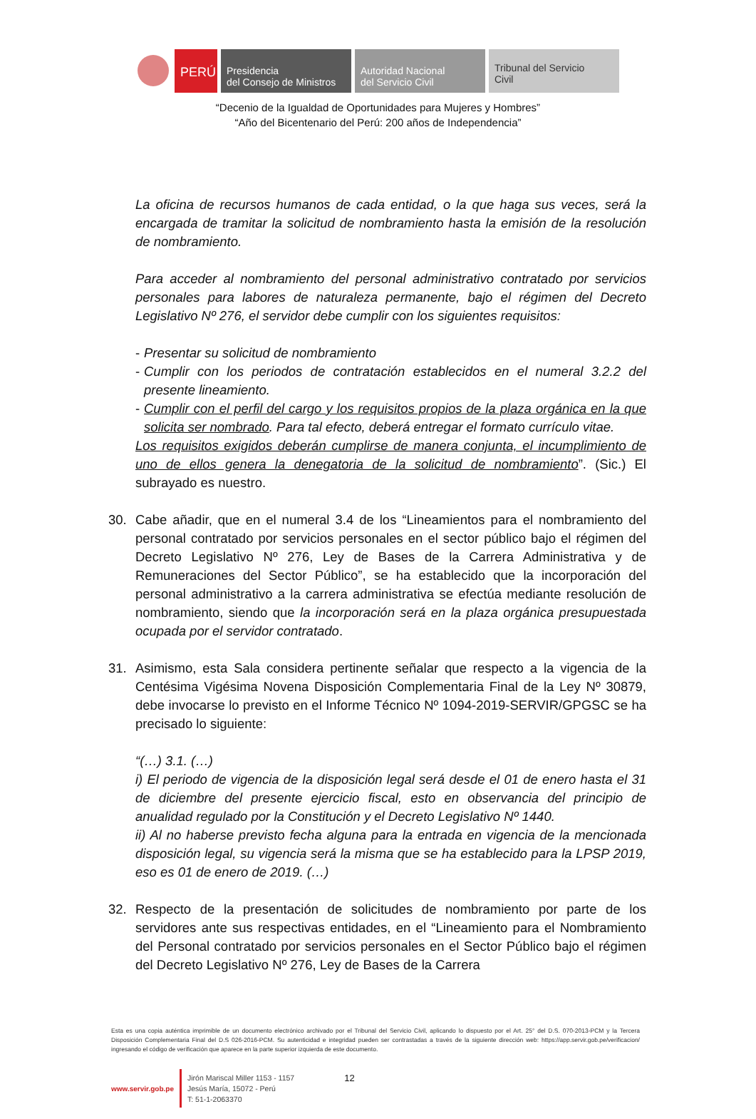PERÚ
Presidencia
del Consejo de Ministros
Autoridad Nacional
del Servicio Civil
Tribunal del Servicio
Civil
“Decenio de la Igualdad de Oportunidades para Mujeres y Hombres”
“Año del Bicentenario del Perú: 200 años de Independencia”
La oficina de recursos humanos de cada entidad, o la que haga sus veces, será la encargada de tramitar la solicitud de nombramiento hasta la emisión de la resolución de nombramiento.
Para acceder al nombramiento del personal administrativo contratado por servicios personales para labores de naturaleza permanente, bajo el régimen del Decreto Legislativo Nº 276, el servidor debe cumplir con los siguientes requisitos:
- Presentar su solicitud de nombramiento
- Cumplir con los periodos de contratación establecidos en el numeral 3.2.2 del presente lineamiento.
- Cumplir con el perfil del cargo y los requisitos propios de la plaza orgánica en la que solicita ser nombrado. Para tal efecto, deberá entregar el formato currículo vitae.
Los requisitos exigidos deberán cumplirse de manera conjunta, el incumplimiento de uno de ellos genera la denegatoria de la solicitud de nombramiento”. (Sic.) El subrayado es nuestro.
30. Cabe añadir, que en el numeral 3.4 de los “Lineamientos para el nombramiento del personal contratado por servicios personales en el sector público bajo el régimen del Decreto Legislativo Nº 276, Ley de Bases de la Carrera Administrativa y de Remuneraciones del Sector Público”, se ha establecido que la incorporación del personal administrativo a la carrera administrativa se efectúa mediante resolución de nombramiento, siendo que la incorporación será en la plaza orgánica presupuestada ocupada por el servidor contratado.
31. Asimismo, esta Sala considera pertinente señalar que respecto a la vigencia de la Centésima Vigésima Novena Disposición Complementaria Final de la Ley Nº 30879, debe invocarse lo previsto en el Informe Técnico Nº 1094-2019-SERVIR/GPGSC se ha precisado lo siguiente:
“(…) 3.1. (…)
i) El periodo de vigencia de la disposición legal será desde el 01 de enero hasta el 31 de diciembre del presente ejercicio fiscal, esto en observancia del principio de anualidad regulado por la Constitución y el Decreto Legislativo Nº 1440.
ii) Al no haberse previsto fecha alguna para la entrada en vigencia de la mencionada disposición legal, su vigencia será la misma que se ha establecido para la LPSP 2019, eso es 01 de enero de 2019. (…)
32. Respecto de la presentación de solicitudes de nombramiento por parte de los servidores ante sus respectivas entidades, en el “Lineamiento para el Nombramiento del Personal contratado por servicios personales en el Sector Público bajo el régimen del Decreto Legislativo Nº 276, Ley de Bases de la Carrera
Esta es una copia auténtica imprimible de un documento electrónico archivado por el Tribunal del Servicio Civil, aplicando lo dispuesto por el Art. 25° del D.S. 070-2013-PCM y la Tercera Disposición Complementaria Final del D.S 026-2016-PCM. Su autenticidad e integridad pueden ser contrastadas a través de la siguiente dirección web: https://app.servir.gob.pe/verificacion/ ingresando el código de verificación que aparece en la parte superior izquierda de este documento.
www.servir.gob.pe
Jirón Mariscal Miller 1153 - 1157
Jesús María, 15072 - Perú
T: 51-1-2063370
12